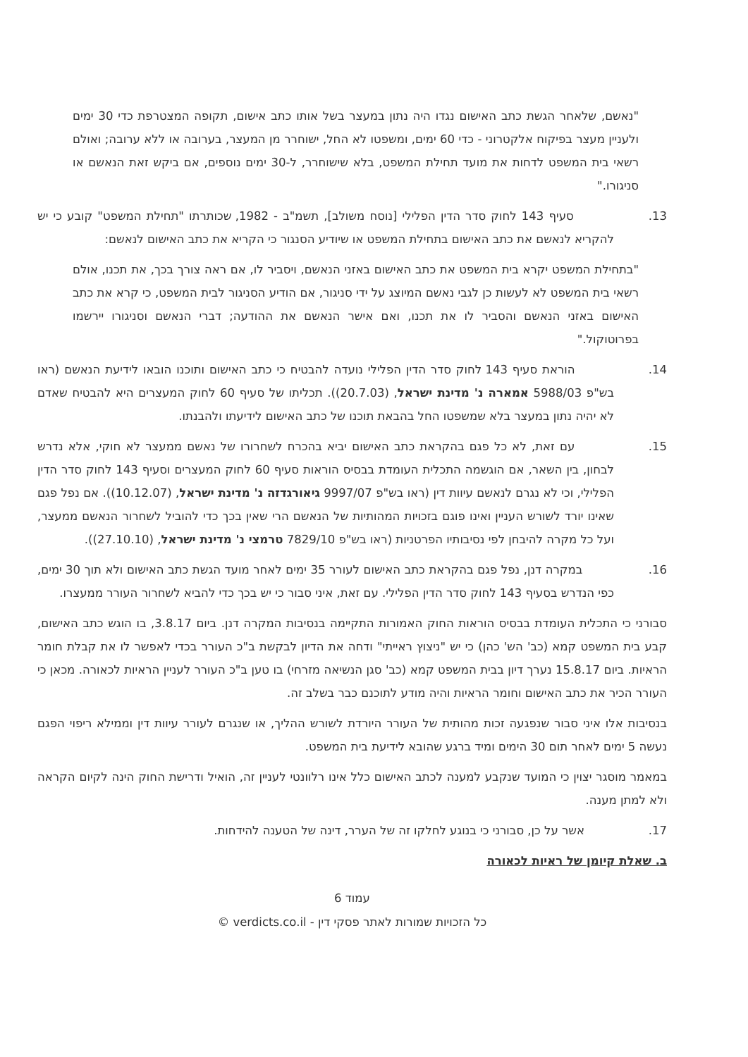"נאשם, שלאחר הגשת כתב האישום נגדו היה נתון במעצר בשל אותו כתב אישום, תקופה המצטרפת כדי 30 ימים ולעניין מעצר בפיקוח אלקטרוני - כדי 60 ימים, ומשפטו לא החל, ישוחרר מן המעצר, בערובה או ללא ערובה; ואולם רשאי בית המשפט לדחות את מועד תחילת המשפט, בלא שישוחרר, ל-30 ימים נוספים, אם ביקש זאת הנאשם או סניגורו."
13. סעיף 143 לחוק סדר הדין הפלילי [נוסח משולב], תשמ"ב - 1982, שכותרתו "תחילת המשפט" קובע כי יש להקריא לנאשם את כתב האישום בתחילת המשפט או שיודיע הסנגור כי הקריא את כתב האישום לנאשם:
"בתחילת המשפט יקרא בית המשפט את כתב האישום באזני הנאשם, ויסביר לו, אם ראה צורך בכך, את תכנו, אולם רשאי בית המשפט לא לעשות כן לגבי נאשם המיוצג על ידי סניגור, אם הודיע הסניגור לבית המשפט, כי קרא את כתב האישום באזני הנאשם והסביר לו את תכנו, ואם אישר הנאשם את ההודעה; דברי הנאשם וסניגורו יירשמו בפרוטוקול."
14. הוראת סעיף 143 לחוק סדר הדין הפלילי נועדה להבטיח כי כתב האישום ותוכנו הובאו לידיעת הנאשם (ראו בש"פ 5988/03 אמארה נ' מדינת ישראל, (20.7.03)). תכליתו של סעיף 60 לחוק המעצרים היא להבטיח שאדם לא יהיה נתון במעצר בלא שמשפטו החל בהבאת תוכנו של כתב האישום לידיעתו ולהבנתו.
15. עם זאת, לא כל פגם בהקראת כתב האישום יביא בהכרח לשחרורו של נאשם ממעצר לא חוקי, אלא נדרש לבחון, בין השאר, אם הוגשמה התכלית העומדת בבסיס הוראות סעיף 60 לחוק המעצרים וסעיף 143 לחוק סדר הדין הפלילי, וכי לא נגרם לנאשם עיוות דין (ראו בש"פ 9997/07 גיאורגדזה נ' מדינת ישראל, (10.12.07)). אם נפל פגם שאינו יורד לשורש העניין ואינו פוגם בזכויות המהותיות של הנאשם הרי שאין בכך כדי להוביל לשחרור הנאשם ממעצר, ועל כל מקרה להיבחן לפי נסיבותיו הפרטניות (ראו בש"פ 7829/10 טרמצי נ' מדינת ישראל, (27.10.10)).
16. במקרה דנן, נפל פגם בהקראת כתב האישום לעורר 35 ימים לאחר מועד הגשת כתב האישום ולא תוך 30 ימים, כפי הנדרש בסעיף 143 לחוק סדר הדין הפלילי. עם זאת, איני סבור כי יש בכך כדי להביא לשחרור העורר ממעצרו.
סבורני כי התכלית העומדת בבסיס הוראות החוק האמורות התקיימה בנסיבות המקרה דנן. ביום 3.8.17, בו הוגש כתב האישום, קבע בית המשפט קמא (כב' הש' כהן) כי יש "ניצוץ ראייתי" ודחה את הדיון לבקשת ב"כ העורר בכדי לאפשר לו את קבלת חומר הראיות. ביום 15.8.17 נערך דיון בבית המשפט קמא (כב' סגן הנשיאה מזרחי) בו טען ב"כ העורר לעניין הראיות לכאורה. מכאן כי העורר הכיר את כתב האישום וחומר הראיות והיה מודע לתוכנם כבר בשלב זה.
בנסיבות אלו איני סבור שנפגעה זכות מהותית של העורר היורדת לשורש ההליך, או שנגרם לעורר עיוות דין וממילא ריפוי הפגם נעשה 5 ימים לאחר תום 30 הימים ומיד ברגע שהובא לידיעת בית המשפט.
במאמר מוסגר יצוין כי המועד שנקבע למענה לכתב האישום כלל אינו רלוונטי לעניין זה, הואיל ודרישת החוק הינה לקיום הקראה ולא למתן מענה.
17. אשר על כן, סבורני כי בנוגע לחלקו זה של הערר, דינה של הטענה להידחות.
ב. שאלת קיומן של ראיות לכאורה
עמוד 6
כל הזכויות שמורות לאתר פסקי דין - verdicts.co.il ©